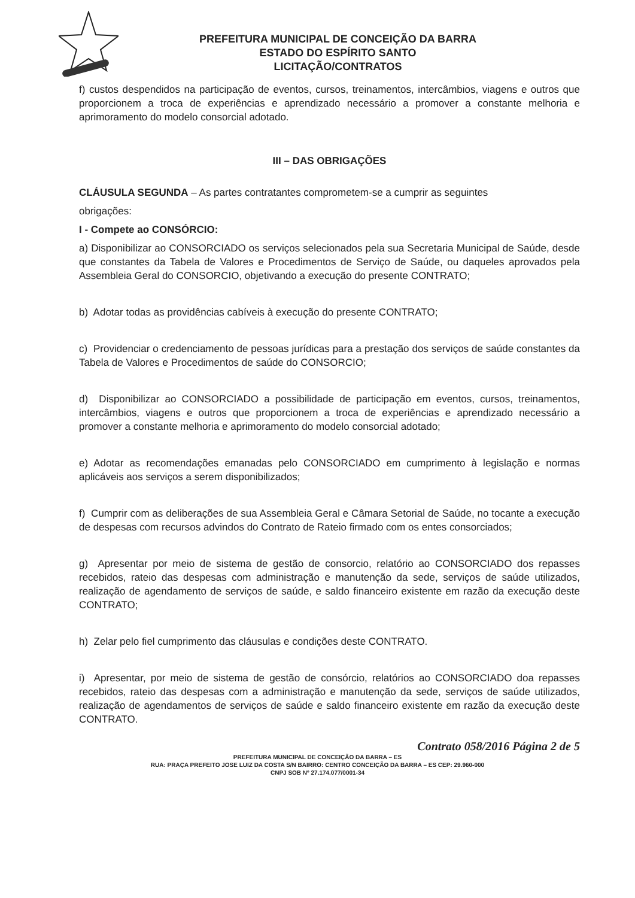PREFEITURA MUNICIPAL DE CONCEIÇÃO DA BARRA
ESTADO DO ESPÍRITO SANTO
LICITAÇÃO/CONTRATOS
f) custos despendidos na participação de eventos, cursos, treinamentos, intercâmbios, viagens e outros que proporcionem a troca de experiências e aprendizado necessário a promover a constante melhoria e aprimoramento do modelo consorcial adotado.
III – DAS OBRIGAÇÕES
CLÁUSULA SEGUNDA – As partes contratantes comprometem-se a cumprir as seguintes
obrigações:
I - Compete ao CONSÓRCIO:
a) Disponibilizar ao CONSORCIADO os serviços selecionados pela sua Secretaria Municipal de Saúde, desde que constantes da Tabela de Valores e Procedimentos de Serviço de Saúde, ou daqueles aprovados pela Assembleia Geral do CONSORCIO, objetivando a execução do presente CONTRATO;
b) Adotar todas as providências cabíveis à execução do presente CONTRATO;
c) Providenciar o credenciamento de pessoas jurídicas para a prestação dos serviços de saúde constantes da Tabela de Valores e Procedimentos de saúde do CONSORCIO;
d) Disponibilizar ao CONSORCIADO a possibilidade de participação em eventos, cursos, treinamentos, intercâmbios, viagens e outros que proporcionem a troca de experiências e aprendizado necessário a promover a constante melhoria e aprimoramento do modelo consorcial adotado;
e) Adotar as recomendações emanadas pelo CONSORCIADO em cumprimento à legislação e normas aplicáveis aos serviços a serem disponibilizados;
f) Cumprir com as deliberações de sua Assembleia Geral e Câmara Setorial de Saúde, no tocante a execução de despesas com recursos advindos do Contrato de Rateio firmado com os entes consorciados;
g) Apresentar por meio de sistema de gestão de consorcio, relatório ao CONSORCIADO dos repasses recebidos, rateio das despesas com administração e manutenção da sede, serviços de saúde utilizados, realização de agendamento de serviços de saúde, e saldo financeiro existente em razão da execução deste CONTRATO;
h) Zelar pelo fiel cumprimento das cláusulas e condições deste CONTRATO.
i) Apresentar, por meio de sistema de gestão de consórcio, relatórios ao CONSORCIADO doa repasses recebidos, rateio das despesas com a administração e manutenção da sede, serviços de saúde utilizados, realização de agendamentos de serviços de saúde e saldo financeiro existente em razão da execução deste CONTRATO.
Contrato 058/2016 Página 2 de 5
PREFEITURA MUNICIPAL DE CONCEIÇÃO DA BARRA – ES
RUA: PRAÇA PREFEITO JOSE LUIZ DA COSTA S/N BAIRRO: CENTRO CONCEIÇÃO DA BARRA – ES CEP: 29.960-000
CNPJ SOB Nº 27.174.077/0001-34